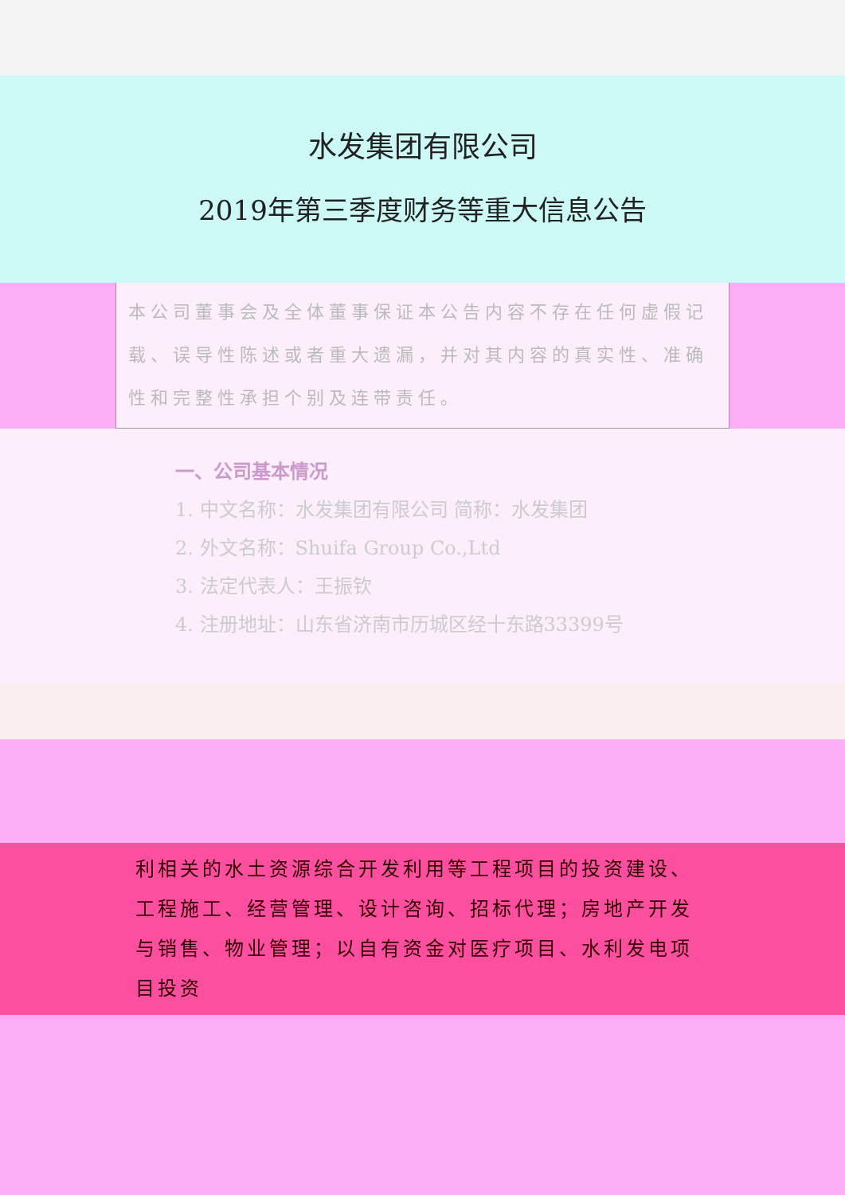水发集团有限公司
2019年第三季度财务等重大信息公告
本公司董事会及全体董事保证本公告内容不存在任何虚假记载、误导性陈述或者重大遗漏，并对其内容的真实性、准确性和完整性承担个别及连带责任。
一、公司基本情况
1. 中文名称：水发集团有限公司 简称：水发集团
2. 外文名称：Shuifa Group Co.,Ltd
3. 法定代表人：王振钦
4. 注册地址：山东省济南市历城区经十东路33399号
利相关的水土资源综合开发利用等工程项目的投资建设、工程施工、经营管理、设计咨询、招标代理；房地产开发与销售、物业管理；以自有资金对医疗项目、水利发电项目投资